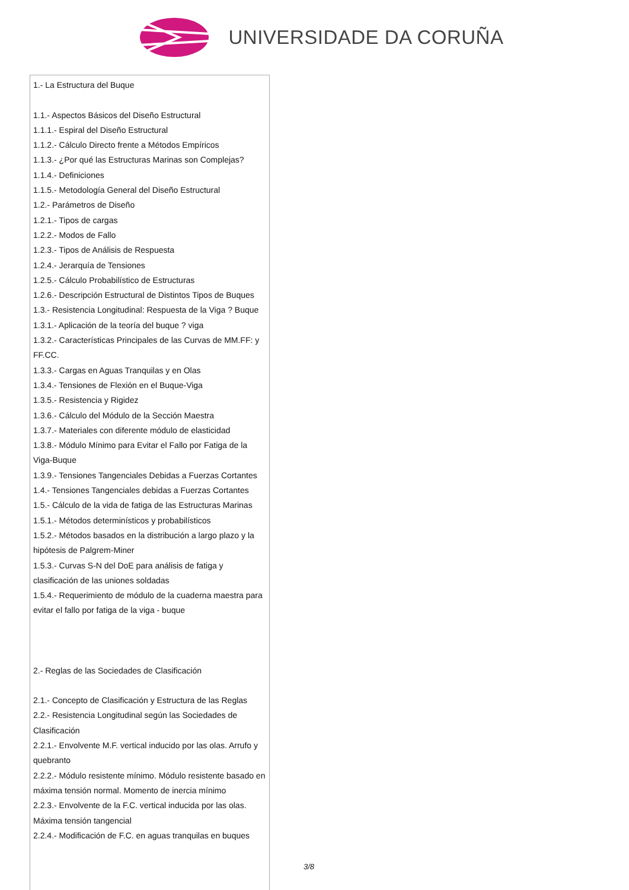UNIVERSIDADE DA CORUÑA
| 1.- La Estructura del Buque 1.1.- Aspectos Básicos del Diseño Estructural 1.1.1.- Espiral del Diseño Estructural 1.1.2.- Cálculo Directo frente a Métodos Empíricos 1.1.3.- ¿Por qué las Estructuras Marinas son Complejas? 1.1.4.- Definiciones 1.1.5.- Metodología General del Diseño Estructural 1.2.- Parámetros de Diseño 1.2.1.- Tipos de cargas 1.2.2.- Modos de Fallo 1.2.3.- Tipos de Análisis de Respuesta 1.2.4.- Jerarquía de Tensiones 1.2.5.- Cálculo Probabilístico de Estructuras 1.2.6.- Descripción Estructural de Distintos Tipos de Buques 1.3.- Resistencia Longitudinal: Respuesta de la Viga ? Buque 1.3.1.- Aplicación de la teoría del buque ? viga 1.3.2.- Características Principales de las Curvas de MM.FF: y FF.CC. 1.3.3.- Cargas en Aguas Tranquilas y en Olas 1.3.4.- Tensiones de Flexión en el Buque-Viga 1.3.5.- Resistencia y Rigidez 1.3.6.- Cálculo del Módulo de la Sección Maestra 1.3.7.- Materiales con diferente módulo de elasticidad 1.3.8.- Módulo Mínimo para Evitar el Fallo por Fatiga de la Viga-Buque 1.3.9.- Tensiones Tangenciales Debidas a Fuerzas Cortantes 1.4.- Tensiones Tangenciales debidas a Fuerzas Cortantes 1.5.- Cálculo de la vida de fatiga de las Estructuras Marinas 1.5.1.- Métodos determinísticos y probabilísticos 1.5.2.- Métodos basados en la distribución a largo plazo y la hipótesis de Palgrem-Miner 1.5.3.- Curvas S-N del DoE para análisis de fatiga y clasificación de las uniones soldadas 1.5.4.- Requerimiento de módulo de la cuaderna maestra para evitar el fallo por fatiga de la viga - buque 2.- Reglas de las Sociedades de Clasificación 2.1.- Concepto de Clasificación y Estructura de las Reglas 2.2.- Resistencia Longitudinal según las Sociedades de Clasificación 2.2.1.- Envolvente M.F. vertical inducido por las olas. Arrufo y quebranto 2.2.2.- Módulo resistente mínimo. Módulo resistente basado en máxima tensión normal. Momento de inercia mínimo 2.2.3.- Envolvente de la F.C. vertical inducida por las olas. Máxima tensión tangencial 2.2.4.- Modificación de F.C. en aguas tranquilas en buques |
3/8